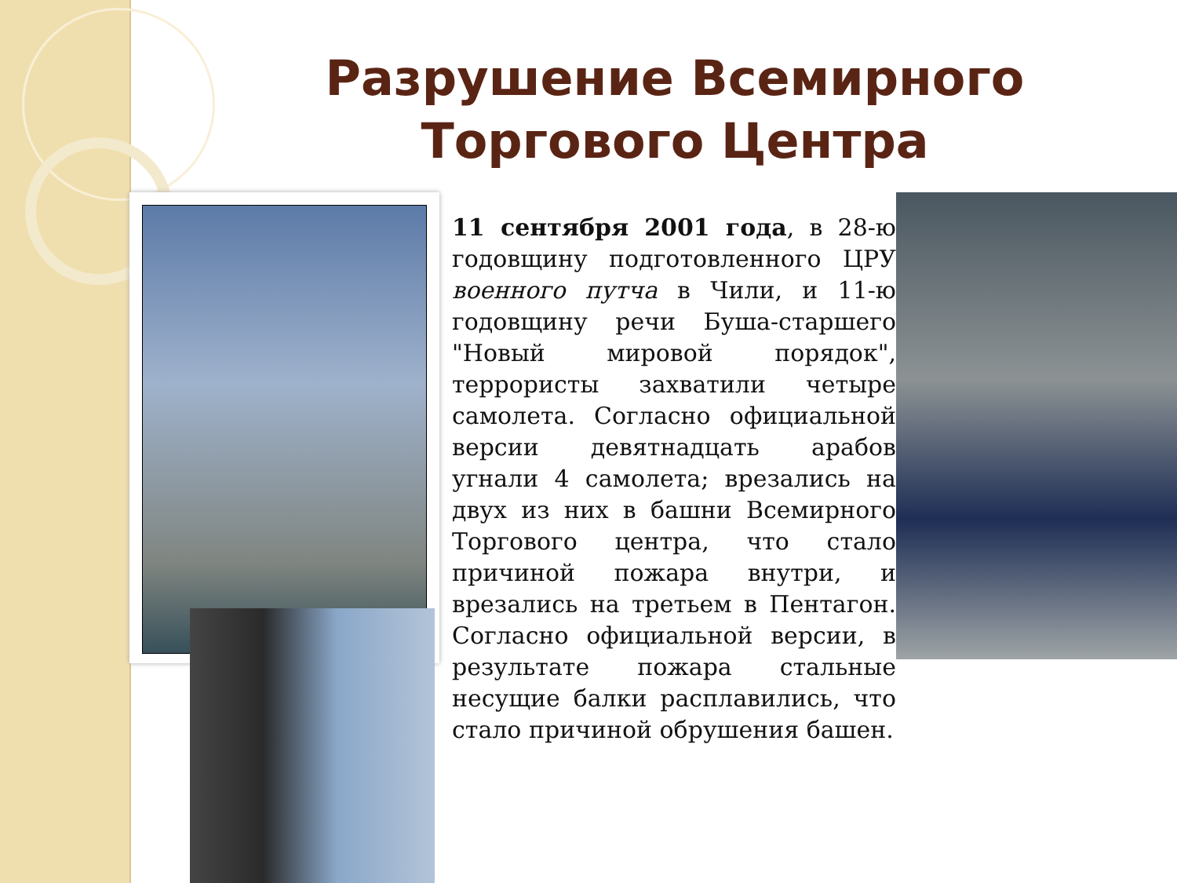Разрушение Всемирного Торгового Центра
11 сентября 2001 года, в 28-ю годовщину подготовленного ЦРУ военного путча в Чили, и 11-ю годовщину речи Буша-старшего "Новый мировой порядок", террористы захватили четыре самолета. Согласно официальной версии девятнадцать арабов угнали 4 самолета; врезались на двух из них в башни Всемирного Торгового центра, что стало причиной пожара внутри, и врезались на третьем в Пентагон. Согласно официальной версии, в результате пожара стальные несущие балки расплавились, что стало причиной обрушения башен.